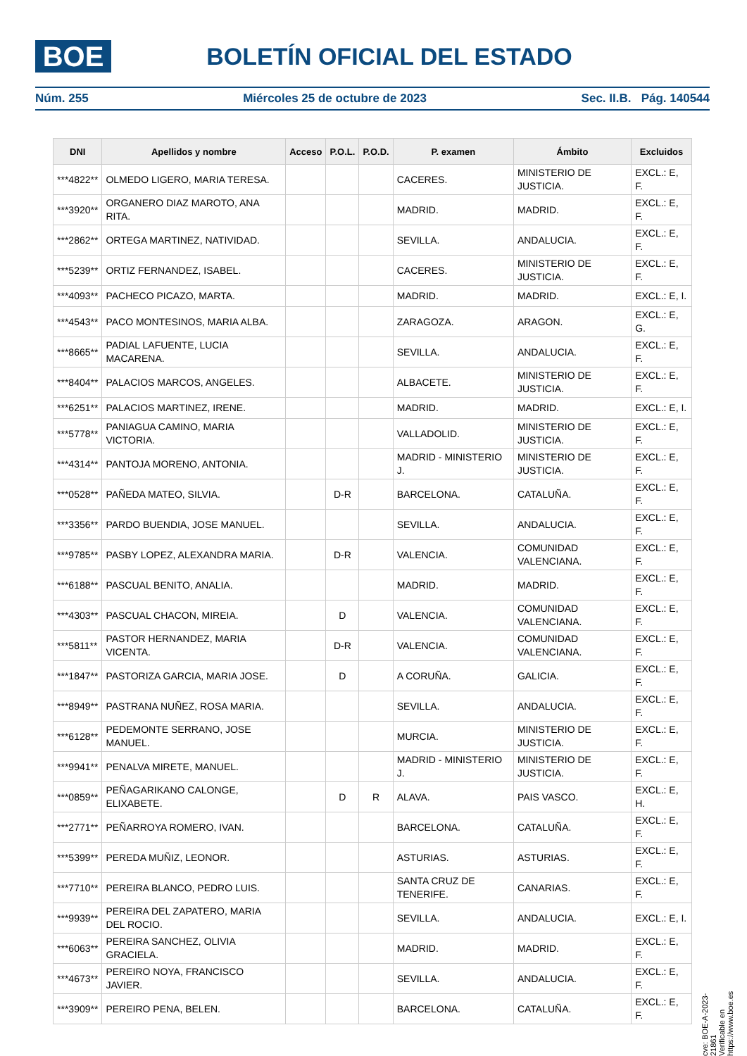BOE
BOLETÍN OFICIAL DEL ESTADO
Núm. 255 Miércoles 25 de octubre de 2023 Sec. II.B. Pág. 140544
| DNI | Apellidos y nombre | Acceso | P.O.L. | P.O.D. | P. examen | Ámbito | Excluidos |
| --- | --- | --- | --- | --- | --- | --- | --- |
| ***4822** | OLMEDO LIGERO, MARIA TERESA. | | | | CACERES. | MINISTERIO DE JUSTICIA. | EXCL.: E, F. |
| ***3920** | ORGANERO DIAZ MAROTO, ANA RITA. | | | | MADRID. | MADRID. | EXCL.: E, F. |
| ***2862** | ORTEGA MARTINEZ, NATIVIDAD. | | | | SEVILLA. | ANDALUCIA. | EXCL.: E, F. |
| ***5239** | ORTIZ FERNANDEZ, ISABEL. | | | | CACERES. | MINISTERIO DE JUSTICIA. | EXCL.: E, F. |
| ***4093** | PACHECO PICAZO, MARTA. | | | | MADRID. | MADRID. | EXCL.: E, I. |
| ***4543** | PACO MONTESINOS, MARIA ALBA. | | | | ZARAGOZA. | ARAGON. | EXCL.: E, G. |
| ***8665** | PADIAL LAFUENTE, LUCIA MACARENA. | | | | SEVILLA. | ANDALUCIA. | EXCL.: E, F. |
| ***8404** | PALACIOS MARCOS, ANGELES. | | | | ALBACETE. | MINISTERIO DE JUSTICIA. | EXCL.: E, F. |
| ***6251** | PALACIOS MARTINEZ, IRENE. | | | | MADRID. | MADRID. | EXCL.: E, I. |
| ***5778** | PANIAGUA CAMINO, MARIA VICTORIA. | | | | VALLADOLID. | MINISTERIO DE JUSTICIA. | EXCL.: E, F. |
| ***4314** | PANTOJA MORENO, ANTONIA. | | | | MADRID - MINISTERIO J. | MINISTERIO DE JUSTICIA. | EXCL.: E, F. |
| ***0528** | PAÑEDA MATEO, SILVIA. | | D-R | | BARCELONA. | CATALUÑA. | EXCL.: E, F. |
| ***3356** | PARDO BUENDIA, JOSE MANUEL. | | | | SEVILLA. | ANDALUCIA. | EXCL.: E, F. |
| ***9785** | PASBY LOPEZ, ALEXANDRA MARIA. | | D-R | | VALENCIA. | COMUNIDAD VALENCIANA. | EXCL.: E, F. |
| ***6188** | PASCUAL BENITO, ANALIA. | | | | MADRID. | MADRID. | EXCL.: E, F. |
| ***4303** | PASCUAL CHACON, MIREIA. | | D | | VALENCIA. | COMUNIDAD VALENCIANA. | EXCL.: E, F. |
| ***5811** | PASTOR HERNANDEZ, MARIA VICENTA. | | D-R | | VALENCIA. | COMUNIDAD VALENCIANA. | EXCL.: E, F. |
| ***1847** | PASTORIZA GARCIA, MARIA JOSE. | | D | | A CORUÑA. | GALICIA. | EXCL.: E, F. |
| ***8949** | PASTRANA NUÑEZ, ROSA MARIA. | | | | SEVILLA. | ANDALUCIA. | EXCL.: E, F. |
| ***6128** | PEDEMONTE SERRANO, JOSE MANUEL. | | | | MURCIA. | MINISTERIO DE JUSTICIA. | EXCL.: E, F. |
| ***9941** | PENALVA MIRETE, MANUEL. | | | | MADRID - MINISTERIO J. | MINISTERIO DE JUSTICIA. | EXCL.: E, F. |
| ***0859** | PEÑAGARIKANO CALONGE, ELIXABETE. | | D | R | ALAVA. | PAIS VASCO. | EXCL.: E, H. |
| ***2771** | PEÑARROYA ROMERO, IVAN. | | | | BARCELONA. | CATALUÑA. | EXCL.: E, F. |
| ***5399** | PEREDA MUÑIZ, LEONOR. | | | | ASTURIAS. | ASTURIAS. | EXCL.: E, F. |
| ***7710** | PEREIRA BLANCO, PEDRO LUIS. | | | | SANTA CRUZ DE TENERIFE. | CANARIAS. | EXCL.: E, F. |
| ***9939** | PEREIRA DEL ZAPATERO, MARIA DEL ROCIO. | | | | SEVILLA. | ANDALUCIA. | EXCL.: E, I. |
| ***6063** | PEREIRA SANCHEZ, OLIVIA GRACIELA. | | | | MADRID. | MADRID. | EXCL.: E, F. |
| ***4673** | PEREIRO NOYA, FRANCISCO JAVIER. | | | | SEVILLA. | ANDALUCIA. | EXCL.: E, F. |
| ***3909** | PEREIRO PENA, BELEN. | | | | BARCELONA. | CATALUÑA. | EXCL.: E, F. |
cve: BOE-A-2023-21861
Verificable en https://www.boe.es